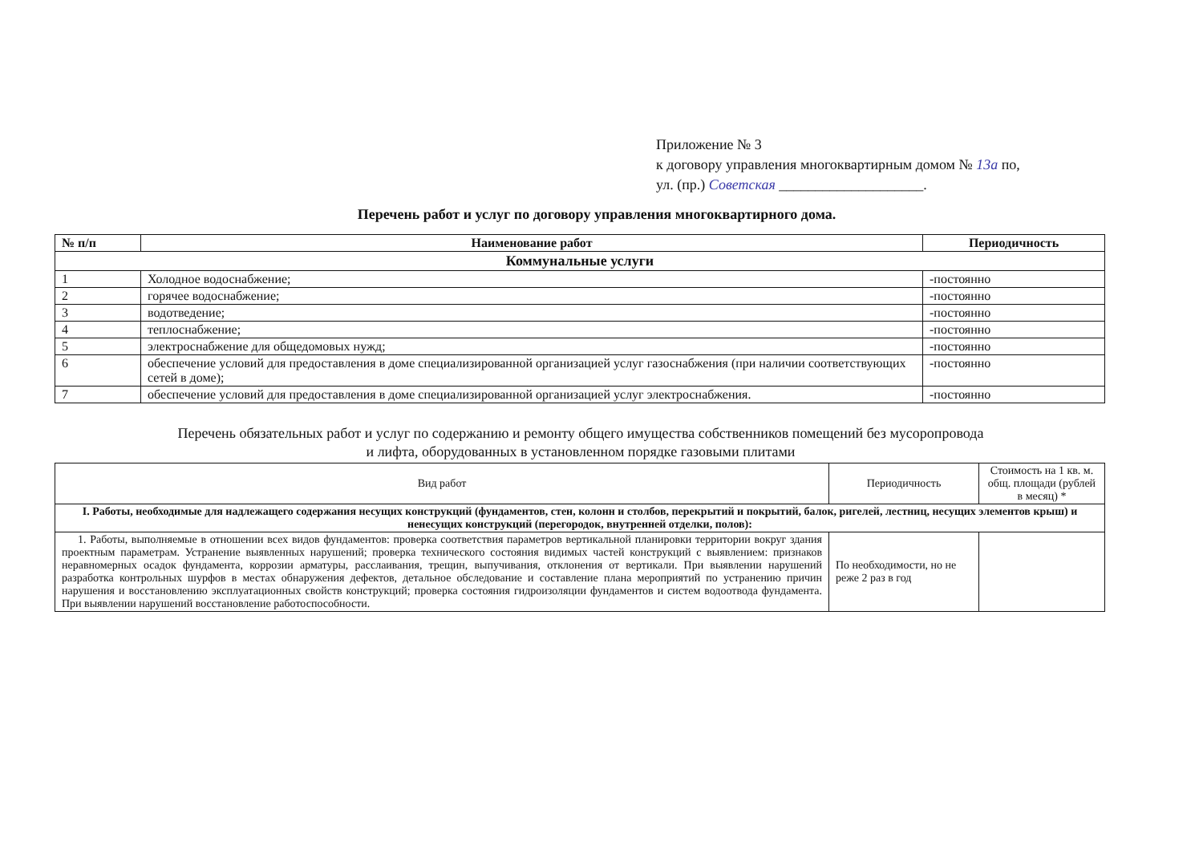Приложение № 3
к договору управления многоквартирным домом № 13а по,
ул. (пр.) Советская ____________________.
Перечень работ и услуг по договору управления многоквартирного дома.
| № п/п | Наименование работ | Периодичность |
| --- | --- | --- |
| Коммунальные услуги | | |
| 1 | Холодное водоснабжение; | -постоянно |
| 2 | горячее водоснабжение; | -постоянно |
| 3 | водотведение; | -постоянно |
| 4 | теплоснабжение; | -постоянно |
| 5 | электроснабжение для общедомовых нужд; | -постоянно |
| 6 | обеспечение условий для предоставления в доме специализированной организацией услуг газоснабжения (при наличии соответствующих сетей в доме); | -постоянно |
| 7 | обеспечение условий для предоставления в доме специализированной организацией услуг электроснабжения. | -постоянно |
Перечень обязательных работ и услуг по содержанию и ремонту общего имущества собственников помещений без мусоропровода
и лифта, оборудованных в установленном порядке газовыми плитами
| Вид работ | Периодичность | Стоимость на 1 кв. м. общ. площади (рублей в месяц) * |
| I. Работы, необходимые для надлежащего содержания несущих конструкций (фундаментов, стен, колонн и столбов, перекрытий и покрытий, балок, ригелей, лестниц, несущих элементов крыш) и ненесущих конструкций (перегородок, внутренней отделки, полов): | | |
| 1. Работы, выполняемые в отношении всех видов фундаментов: проверка соответствия параметров вертикальной планировки территории вокруг здания проектным параметрам. Устранение выявленных нарушений; проверка технического состояния видимых частей конструкций с выявлением: признаков неравномерных осадок фундамента, коррозии арматуры, расслаивания, трещин, выпучивания, отклонения от вертикали. При выявлении нарушений разработка контрольных шурфов в местах обнаружения дефектов, детальное обследование и составление плана мероприятий по устранению причин нарушения и восстановлению эксплуатационных свойств конструкций; проверка состояния гидроизоляции фундаментов и систем водоотвода фундамента. При выявлении нарушений восстановление работоспособности. | По необходимости, но не реже 2 раз в год | |